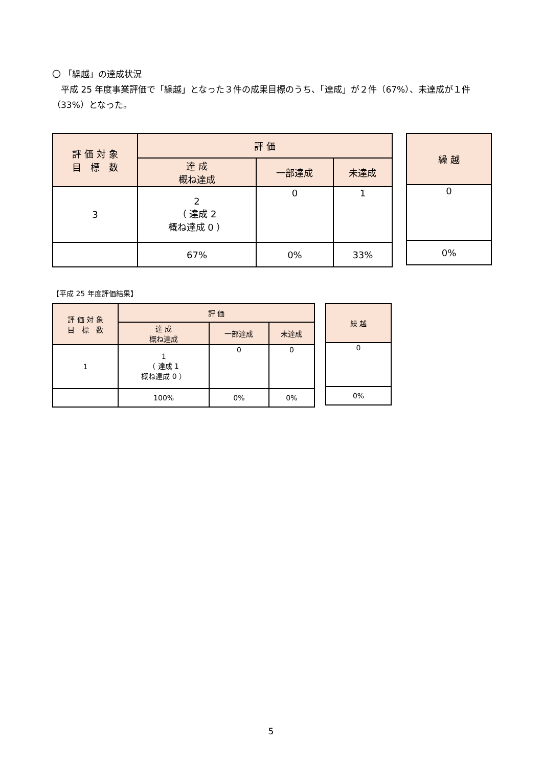〇 「繰越」の達成状況
　平成 25 年度事業評価で「繰越」となった３件の成果目標のうち、「達成」が２件（67%）、未達成が１件（33%）となった。
| 評 価 対 象 目 標 数 | 評 価 | | |
| --- | --- | --- | --- |
| | 達 成 概ね達成 | 一部達成 | 未達成 |
| 3 | 2 （ 達成 2 概ね達成 0 ） | 0 | 1 |
| | 67% | 0% | 33% |
| 繰 越 |
| --- |
| 0 |
| 0% |
【平成 25 年度評価結果】
| 評 価 対 象 目 標 数 | 評 価 | | |
| --- | --- | --- | --- |
| | 達 成 概ね達成 | 一部達成 | 未達成 |
| 1 | 1 （ 達成 1 概ね達成 0 ） | 0 | 0 |
| | 100% | 0% | 0% |
| 繰 越 |
| --- |
| 0 |
| 0% |
5